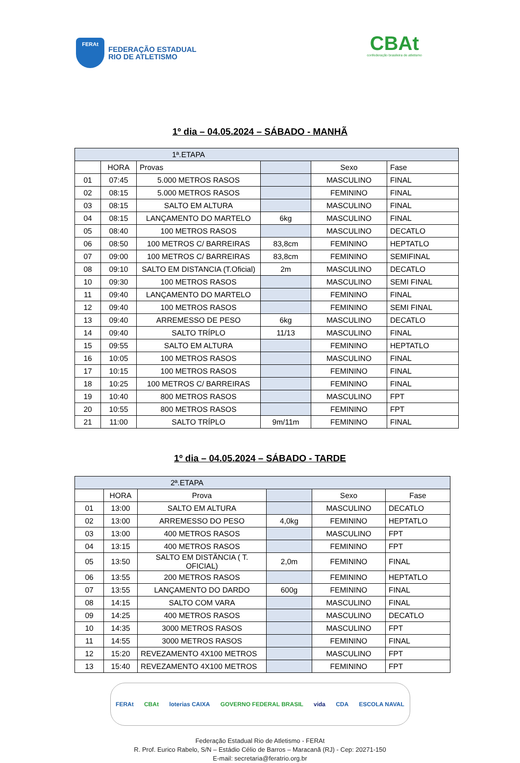FERAt
FEDERAÇÃO ESTADUAL
RIO DE ATLETISMO
CBAt
confederação brasileira de atletismo
1º dia – 04.05.2024 – SÁBADO - MANHÃ
| 1ª.ETAPA | | | | | |
| --- | --- | --- | --- | --- | --- |
| | HORA | Provas | | Sexo | Fase |
| 01 | 07:45 | 5.000 METROS RASOS | | MASCULINO | FINAL |
| 02 | 08:15 | 5.000 METROS RASOS | | FEMININO | FINAL |
| 03 | 08:15 | SALTO EM ALTURA | | MASCULINO | FINAL |
| 04 | 08:15 | LANÇAMENTO DO MARTELO | 6kg | MASCULINO | FINAL |
| 05 | 08:40 | 100 METROS RASOS | | MASCULINO | DECATLO |
| 06 | 08:50 | 100 METROS C/ BARREIRAS | 83,8cm | FEMININO | HEPTATLO |
| 07 | 09:00 | 100 METROS C/ BARREIRAS | 83,8cm | FEMININO | SEMIFINAL |
| 08 | 09:10 | SALTO EM DISTANCIA (T.Oficial) | 2m | MASCULINO | DECATLO |
| 10 | 09:30 | 100 METROS RASOS | | MASCULINO | SEMI FINAL |
| 11 | 09:40 | LANÇAMENTO DO MARTELO | | FEMININO | FINAL |
| 12 | 09:40 | 100 METROS RASOS | | FEMININO | SEMI FINAL |
| 13 | 09:40 | ARREMESSO DE PESO | 6kg | MASCULINO | DECATLO |
| 14 | 09:40 | SALTO TRÍPLO | 11/13 | MASCULINO | FINAL |
| 15 | 09:55 | SALTO EM ALTURA | | FEMININO | HEPTATLO |
| 16 | 10:05 | 100 METROS RASOS | | MASCULINO | FINAL |
| 17 | 10:15 | 100 METROS RASOS | | FEMININO | FINAL |
| 18 | 10:25 | 100 METROS C/ BARREIRAS | | FEMININO | FINAL |
| 19 | 10:40 | 800 METROS RASOS | | MASCULINO | FPT |
| 20 | 10:55 | 800 METROS RASOS | | FEMININO | FPT |
| 21 | 11:00 | SALTO TRÍPLO | 9m/11m | FEMININO | FINAL |
1º dia – 04.05.2024 – SÁBADO - TARDE
| 2ª.ETAPA | | | | | |
| --- | --- | --- | --- | --- | --- |
| | HORA | Prova | | Sexo | Fase |
| 01 | 13:00 | SALTO EM ALTURA | | MASCULINO | DECATLO |
| 02 | 13:00 | ARREMESSO DO PESO | 4,0kg | FEMININO | HEPTATLO |
| 03 | 13:00 | 400 METROS RASOS | | MASCULINO | FPT |
| 04 | 13:15 | 400 METROS RASOS | | FEMININO | FPT |
| 05 | 13:50 | SALTO EM DISTÄNCIA ( T. OFICIAL) | 2,0m | FEMININO | FINAL |
| 06 | 13:55 | 200 METROS RASOS | | FEMININO | HEPTATLO |
| 07 | 13:55 | LANÇAMENTO DO DARDO | 600g | FEMININO | FINAL |
| 08 | 14:15 | SALTO COM VARA | | MASCULINO | FINAL |
| 09 | 14:25 | 400 METROS RASOS | | MASCULINO | DECATLO |
| 10 | 14:35 | 3000 METROS RASOS | | MASCULINO | FPT |
| 11 | 14:55 | 3000 METROS RASOS | | FEMININO | FINAL |
| 12 | 15:20 | REVEZAMENTO 4X100 METROS | | MASCULINO | FPT |
| 13 | 15:40 | REVEZAMENTO 4X100 METROS | | FEMININO | FPT |
FERAt CBAt loterias CAIXA GOVERNO FEDERAL BRASIL vida CDA ESCOLA NAVAL
Federação Estadual Rio de Atletismo - FERAt
R. Prof. Eurico Rabelo, S/N – Estádio Célio de Barros – Maracanã (RJ) - Cep: 20271-150
E-mail: secretaria@feratrio.org.br